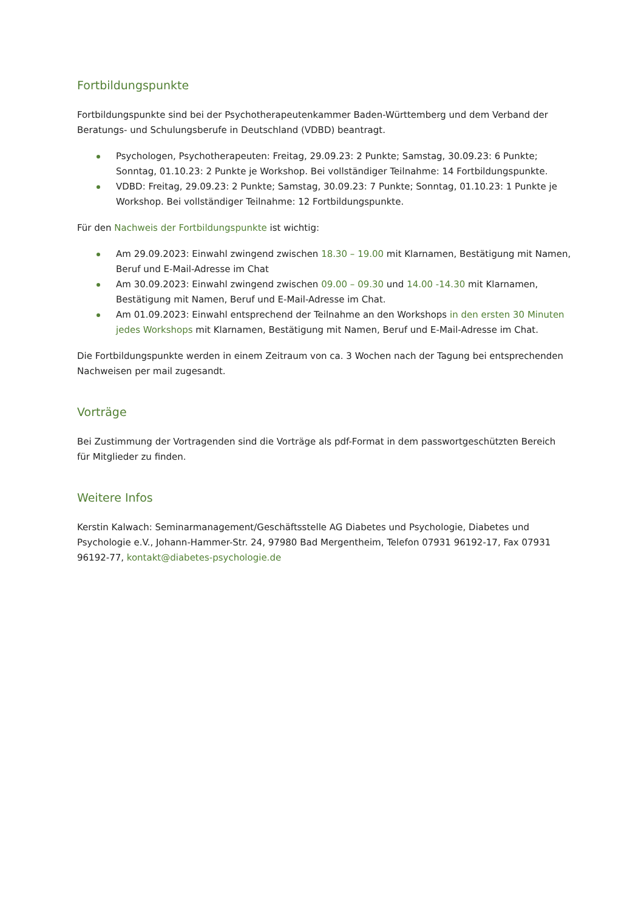Fortbildungspunkte
Fortbildungspunkte sind bei der Psychotherapeutenkammer Baden-Württemberg und dem Verband der Beratungs- und Schulungsberufe in Deutschland (VDBD) beantragt.
Psychologen, Psychotherapeuten: Freitag, 29.09.23: 2 Punkte; Samstag, 30.09.23: 6 Punkte; Sonntag, 01.10.23: 2 Punkte je Workshop. Bei vollständiger Teilnahme: 14 Fortbildungspunkte.
VDBD: Freitag, 29.09.23: 2 Punkte; Samstag, 30.09.23: 7 Punkte; Sonntag, 01.10.23: 1 Punkte je Workshop. Bei vollständiger Teilnahme: 12 Fortbildungspunkte.
Für den Nachweis der Fortbildungspunkte ist wichtig:
Am 29.09.2023: Einwahl zwingend zwischen 18.30 – 19.00 mit Klarnamen, Bestätigung mit Namen, Beruf und E-Mail-Adresse im Chat
Am 30.09.2023: Einwahl zwingend zwischen 09.00 – 09.30 und 14.00 -14.30 mit Klarnamen, Bestätigung mit Namen, Beruf und E-Mail-Adresse im Chat.
Am 01.09.2023: Einwahl entsprechend der Teilnahme an den Workshops in den ersten 30 Minuten jedes Workshops mit Klarnamen, Bestätigung mit Namen, Beruf und E-Mail-Adresse im Chat.
Die Fortbildungspunkte werden in einem Zeitraum von ca. 3 Wochen nach der Tagung bei entsprechenden Nachweisen per mail zugesandt.
Vorträge
Bei Zustimmung der Vortragenden sind die Vorträge als pdf-Format in dem passwortgeschützten Bereich für Mitglieder zu finden.
Weitere Infos
Kerstin Kalwach: Seminarmanagement/Geschäftsstelle AG Diabetes und Psychologie, Diabetes und Psychologie e.V., Johann-Hammer-Str. 24, 97980 Bad Mergentheim, Telefon 07931 96192-17, Fax 07931 96192-77, kontakt@diabetes-psychologie.de